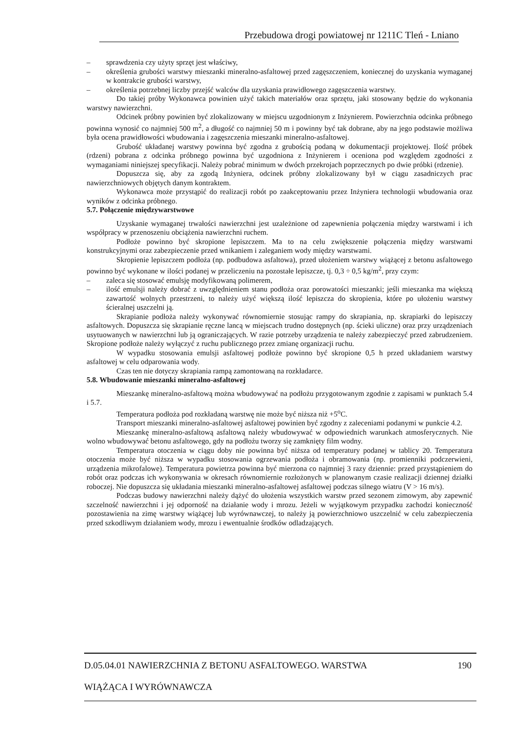Przebudowa drogi powiatowej nr 1211C Tleń - Lniano
– sprawdzenia czy użyty sprzęt jest właściwy,
– określenia grubości warstwy mieszanki mineralno-asfaltowej przed zagęszczeniem, koniecznej do uzyskania wymaganej w kontrakcie grubości warstwy,
– określenia potrzebnej liczby przejść walców dla uzyskania prawidłowego zagęszczenia warstwy.
Do takiej próby Wykonawca powinien użyć takich materiałów oraz sprzętu, jaki stosowany będzie do wykonania warstwy nawierzchni.
Odcinek próbny powinien być zlokalizowany w miejscu uzgodnionym z Inżynierem. Powierzchnia odcinka próbnego powinna wynosić co najmniej 500 m<sup>2</sup>, a długość co najmniej 50 m i powinny być tak dobrane, aby na jego podstawie możliwa była ocena prawidłowości wbudowania i zagęszczenia mieszanki mineralno-asfaltowej.
Grubość układanej warstwy powinna być zgodna z grubością podaną w dokumentacji projektowej. Ilość próbek (rdzeni) pobrana z odcinka próbnego powinna być uzgodniona z Inżynierem i oceniona pod względem zgodności z wymaganiami niniejszej specyfikacji. Należy pobrać minimum w dwóch przekrojach poprzecznych po dwie próbki (rdzenie).
Dopuszcza się, aby za zgodą Inżyniera, odcinek próbny zlokalizowany był w ciągu zasadniczych prac nawierzchniowych objętych danym kontraktem.
Wykonawca może przystąpić do realizacji robót po zaakceptowaniu przez Inżyniera technologii wbudowania oraz wyników z odcinka próbnego.
5.7. Połączenie międzywarstwowe
Uzyskanie wymaganej trwałości nawierzchni jest uzależnione od zapewnienia połączenia między warstwami i ich współpracy w przenoszeniu obciążenia nawierzchni ruchem.
Podłoże powinno być skropione lepiszczem. Ma to na celu zwiększenie połączenia między warstwami konstrukcyjnymi oraz zabezpieczenie przed wnikaniem i zaleganiem wody między warstwami.
Skropienie lepiszczem podłoża (np. podbudowa asfaltowa), przed ułożeniem warstwy wiążącej z betonu asfaltowego powinno być wykonane w ilości podanej w przeliczeniu na pozostałe lepiszcze, tj. 0,3 ÷ 0,5 kg/m<sup>2</sup>, przy czym:
– zaleca się stosować emulsję modyfikowaną polimerem,
– ilość emulsji należy dobrać z uwzględnieniem stanu podłoża oraz porowatości mieszanki; jeśli mieszanka ma większą zawartość wolnych przestrzeni, to należy użyć większą ilość lepiszcza do skropienia, które po ułożeniu warstwy ścieralnej uszczelni ją.
Skrapianie podłoża należy wykonywać równomiernie stosując rampy do skrapiania, np. skrapiarki do lepiszczy asfaltowych. Dopuszcza się skrapianie ręczne lancą w miejscach trudno dostępnych (np. ścieki uliczne) oraz przy urządzeniach usytuowanych w nawierzchni lub ją ograniczających. W razie potrzeby urządzenia te należy zabezpieczyć przed zabrudzeniem. Skropione podłoże należy wyłączyć z ruchu publicznego przez zmianę organizacji ruchu.
W wypadku stosowania emulsji asfaltowej podłoże powinno być skropione 0,5 h przed układaniem warstwy asfaltowej w celu odparowania wody.
Czas ten nie dotyczy skrapiania rampą zamontowaną na rozkładarce.
5.8. Wbudowanie mieszanki mineralno-asfaltowej
Mieszankę mineralno-asfaltową można wbudowywać na podłożu przygotowanym zgodnie z zapisami w punktach 5.4 i 5.7.
Temperatura podłoża pod rozkładaną warstwę nie może być niższa niż +5<sup>o</sup>C.
Transport mieszanki mineralno-asfaltowej asfaltowej powinien być zgodny z zaleceniami podanymi w punkcie 4.2.
Mieszankę mineralno-asfaltową asfaltową należy wbudowywać w odpowiednich warunkach atmosferycznych. Nie wolno wbudowywać betonu asfaltowego, gdy na podłożu tworzy się zamknięty film wodny.
Temperatura otoczenia w ciągu doby nie powinna być niższa od temperatury podanej w tablicy 20. Temperatura otoczenia może być niższa w wypadku stosowania ogrzewania podłoża i obramowania (np. promienniki podczerwieni, urządzenia mikrofalowe). Temperatura powietrza powinna być mierzona co najmniej 3 razy dziennie: przed przystąpieniem do robót oraz podczas ich wykonywania w okresach równomiernie rozłożonych w planowanym czasie realizacji dziennej działki roboczej. Nie dopuszcza się układania mieszanki mineralno-asfaltowej asfaltowej podczas silnego wiatru (V > 16 m/s).
Podczas budowy nawierzchni należy dążyć do ułożenia wszystkich warstw przed sezonem zimowym, aby zapewnić szczelność nawierzchni i jej odporność na działanie wody i mrozu. Jeżeli w wyjątkowym przypadku zachodzi konieczność pozostawienia na zimę warstwy wiążącej lub wyrównawczej, to należy ją powierzchniowo uszczelnić w celu zabezpieczenia przed szkodliwym działaniem wody, mrozu i ewentualnie środków odladzających.
D.05.04.01 NAWIERZCHNIA Z BETONU ASFALTOWEGO. WARSTWA 190
WIĄŻĄCA I WYRÓWNAWCZA